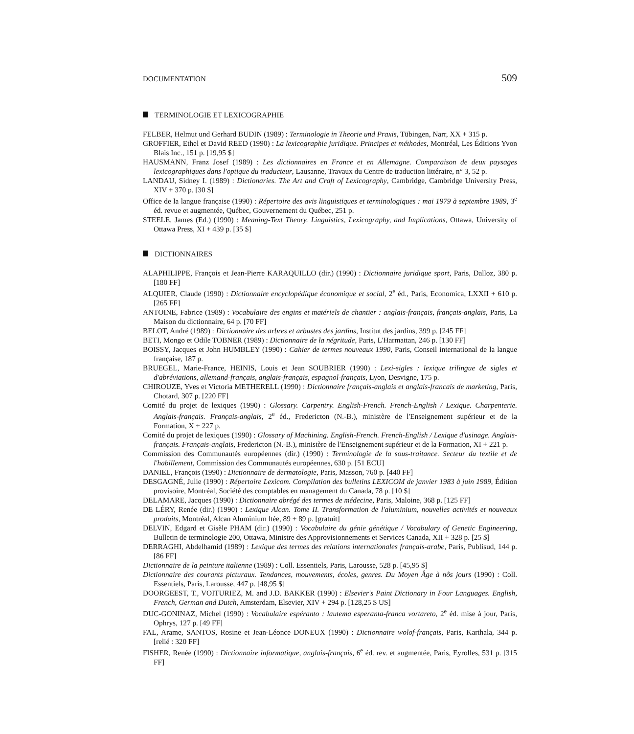DOCUMENTATION 509
TERMINOLOGIE ET LEXICOGRAPHIE
FELBER, Helmut und Gerhard BUDIN (1989) : Terminologie in Theorie und Praxis, Tübingen, Narr, XX + 315 p.
GROFFIER, Ethel et David REED (1990) : La lexicographie juridique. Principes et méthodes, Montréal, Les Éditions Yvon Blais Inc., 151 p. [19,95 $]
HAUSMANN, Franz Josef (1989) : Les dictionnaires en France et en Allemagne. Comparaison de deux paysages lexicographiques dans l'optique du traducteur, Lausanne, Travaux du Centre de traduction littéraire, n° 3, 52 p.
LANDAU, Sidney I. (1989) : Dictionaries. The Art and Craft of Lexicography, Cambridge, Cambridge University Press, XIV + 370 p. [30 $]
Office de la langue française (1990) : Répertoire des avis linguistiques et terminologiques : mai 1979 à septembre 1989, 3<sup>e</sup> éd. revue et augmentée, Québec, Gouvernement du Québec, 251 p.
STEELE, James (Ed.) (1990) : Meaning-Text Theory. Linguistics, Lexicography, and Implications, Ottawa, University of Ottawa Press, XI + 439 p. [35 $]
DICTIONNAIRES
ALAPHILIPPE, François et Jean-Pierre KARAQUILLO (dir.) (1990) : Dictionnaire juridique sport, Paris, Dalloz, 380 p. [180 FF]
ALQUIER, Claude (1990) : Dictionnaire encyclopédique économique et social, 2<sup>e</sup> éd., Paris, Economica, LXXII + 610 p. [265 FF]
ANTOINE, Fabrice (1989) : Vocabulaire des engins et matériels de chantier : anglais-français, français-anglais, Paris, La Maison du dictionnaire, 64 p. [70 FF]
BELOT, André (1989) : Dictionnaire des arbres et arbustes des jardins, Institut des jardins, 399 p. [245 FF]
BETI, Mongo et Odile TOBNER (1989) : Dictionnaire de la négritude, Paris, L'Harmattan, 246 p. [130 FF]
BOISSY, Jacques et John HUMBLEY (1990) : Cahier de termes nouveaux 1990, Paris, Conseil international de la langue française, 187 p.
BRUEGEL, Marie-France, HEINIS, Louis et Jean SOUBRIER (1990) : Lexi-sigles : lexique trilingue de sigles et d'abréviations, allemand-français, anglais-français, espagnol-français, Lyon, Desvigne, 175 p.
CHIROUZE, Yves et Victoria METHERELL (1990) : Dictionnaire français-anglais et anglais-francais de marketing, Paris, Chotard, 307 p. [220 FF]
Comité du projet de lexiques (1990) : Glossary. Carpentry. English-French. French-English / Lexique. Charpenterie. Anglais-français. Français-anglais, 2<sup>e</sup> éd., Fredericton (N.-B.), ministère de l'Enseignement supérieur et de la Formation, X + 227 p.
Comité du projet de lexiques (1990) : Glossary of Machining. English-French. French-English / Lexique d'usinage. Anglais-français. Français-anglais, Fredericton (N.-B.), ministère de l'Enseignement supérieur et de la Formation, XI + 221 p.
Commission des Communautés européennes (dir.) (1990) : Terminologie de la sous-traitance. Secteur du textile et de l'habillement, Commission des Communautés européennes, 630 p. [51 ECU]
DANIEL, François (1990) : Dictionnaire de dermatologie, Paris, Masson, 760 p. [440 FF]
DESGAGNÉ, Julie (1990) : Répertoire Lexicom. Compilation des bulletins LEXICOM de janvier 1983 à juin 1989, Édition provisoire, Montréal, Société des comptables en management du Canada, 78 p. [10 $]
DELAMARE, Jacques (1990) : Dictionnaire abrégé des termes de médecine, Paris, Maloine, 368 p. [125 FF]
DE LÉRY, Renée (dir.) (1990) : Lexique Alcan. Tome II. Transformation de l'aluminium, nouvelles activités et nouveaux produits, Montréal, Alcan Aluminium ltée, 89 + 89 p. [gratuit]
DELVIN, Edgard et Gisèle PHAM (dir.) (1990) : Vocabulaire du génie génétique / Vocabulary of Genetic Engineering, Bulletin de terminologie 200, Ottawa, Ministre des Approvisionnements et Services Canada, XII + 328 p. [25 $]
DERRAGHI, Abdelhamid (1989) : Lexique des termes des relations internationales français-arabe, Paris, Publisud, 144 p. [86 FF]
Dictionnaire de la peinture italienne (1989) : Coll. Essentiels, Paris, Larousse, 528 p. [45,95 $]
Dictionnaire des courants picturaux. Tendances, mouvements, écoles, genres. Du Moyen Âge à nôs jours (1990) : Coll. Essentiels, Paris, Larousse, 447 p. [48,95 $]
DOORGEEST, T., VOITURIEZ, M. and J.D. BAKKER (1990) : Elsevier's Paint Dictionary in Four Languages. English, French, German and Dutch, Amsterdam, Elsevier, XIV + 294 p. [128,25 $ US]
DUC-GONINAZ, Michel (1990) : Vocabulaire espéranto : lautema esperanta-franca vortareto, 2<sup>e</sup> éd. mise à jour, Paris, Ophrys, 127 p. [49 FF]
FAL, Arame, SANTOS, Rosine et Jean-Léonce DONEUX (1990) : Dictionnaire wolof-français, Paris, Karthala, 344 p. [relié : 320 FF]
FISHER, Renée (1990) : Dictionnaire informatique, anglais-français, 6<sup>e</sup> éd. rev. et augmentée, Paris, Eyrolles, 531 p. [315 FF]